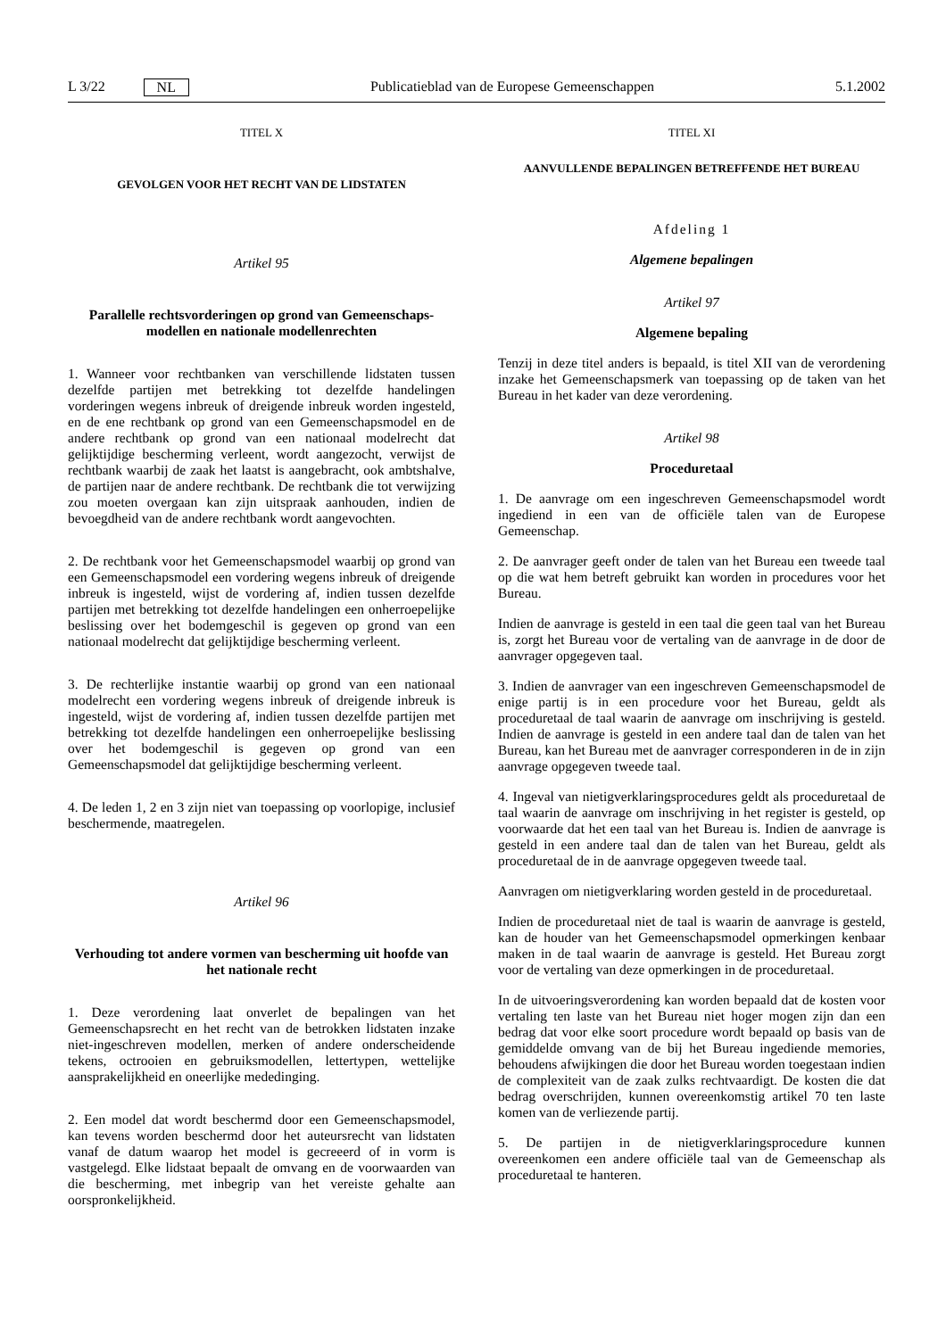L 3/22 NL Publicatieblad van de Europese Gemeenschappen 5.1.2002
TITEL X
GEVOLGEN VOOR HET RECHT VAN DE LIDSTATEN
Artikel 95
Parallelle rechtsvorderingen op grond van Gemeenschaps-modellen en nationale modellenrechten
1. Wanneer voor rechtbanken van verschillende lidstaten tussen dezelfde partijen met betrekking tot dezelfde handelingen vorderingen wegens inbreuk of dreigende inbreuk worden ingesteld, en de ene rechtbank op grond van een Gemeenschapsmodel en de andere rechtbank op grond van een nationaal modelrecht dat gelijktijdige bescherming verleent, wordt aangezocht, verwijst de rechtbank waarbij de zaak het laatst is aangebracht, ook ambtshalve, de partijen naar de andere rechtbank. De rechtbank die tot verwijzing zou moeten overgaan kan zijn uitspraak aanhouden, indien de bevoegdheid van de andere rechtbank wordt aangevochten.
2. De rechtbank voor het Gemeenschapsmodel waarbij op grond van een Gemeenschapsmodel een vordering wegens inbreuk of dreigende inbreuk is ingesteld, wijst de vordering af, indien tussen dezelfde partijen met betrekking tot dezelfde handelingen een onherroepelijke beslissing over het bodemgeschil is gegeven op grond van een nationaal modelrecht dat gelijktijdige bescherming verleent.
3. De rechterlijke instantie waarbij op grond van een nationaal modelrecht een vordering wegens inbreuk of dreigende inbreuk is ingesteld, wijst de vordering af, indien tussen dezelfde partijen met betrekking tot dezelfde handelingen een onherroepelijke beslissing over het bodemgeschil is gegeven op grond van een Gemeenschapsmodel dat gelijktijdige bescherming verleent.
4. De leden 1, 2 en 3 zijn niet van toepassing op voorlopige, inclusief beschermende, maatregelen.
Artikel 96
Verhouding tot andere vormen van bescherming uit hoofde van het nationale recht
1. Deze verordening laat onverlet de bepalingen van het Gemeenschapsrecht en het recht van de betrokken lidstaten inzake niet-ingeschreven modellen, merken of andere onderscheidende tekens, octrooien en gebruiksmodellen, lettertypen, wettelijke aansprakelijkheid en oneerlijke mededinging.
2. Een model dat wordt beschermd door een Gemeenschapsmodel, kan tevens worden beschermd door het auteursrecht van lidstaten vanaf de datum waarop het model is gecreeerd of in vorm is vastgelegd. Elke lidstaat bepaalt de omvang en de voorwaarden van die bescherming, met inbegrip van het vereiste gehalte aan oorspronkelijkheid.
TITEL XI
AANVULLENDE BEPALINGEN BETREFFENDE HET BUREAU
Afdeling 1
Algemene bepalingen
Artikel 97
Algemene bepaling
Tenzij in deze titel anders is bepaald, is titel XII van de verordening inzake het Gemeenschapsmerk van toepassing op de taken van het Bureau in het kader van deze verordening.
Artikel 98
Proceduretaal
1. De aanvrage om een ingeschreven Gemeenschapsmodel wordt ingediend in een van de officiële talen van de Europese Gemeenschap.
2. De aanvrager geeft onder de talen van het Bureau een tweede taal op die wat hem betreft gebruikt kan worden in procedures voor het Bureau.
Indien de aanvrage is gesteld in een taal die geen taal van het Bureau is, zorgt het Bureau voor de vertaling van de aanvrage in de door de aanvrager opgegeven taal.
3. Indien de aanvrager van een ingeschreven Gemeenschapsmodel de enige partij is in een procedure voor het Bureau, geldt als proceduretaal de taal waarin de aanvrage om inschrijving is gesteld. Indien de aanvrage is gesteld in een andere taal dan de talen van het Bureau, kan het Bureau met de aanvrager corresponderen in de in zijn aanvrage opgegeven tweede taal.
4. Ingeval van nietigverklaringsprocedures geldt als proceduretaal de taal waarin de aanvrage om inschrijving in het register is gesteld, op voorwaarde dat het een taal van het Bureau is. Indien de aanvrage is gesteld in een andere taal dan de talen van het Bureau, geldt als proceduretaal de in de aanvrage opgegeven tweede taal.
Aanvragen om nietigverklaring worden gesteld in de proceduretaal.
Indien de proceduretaal niet de taal is waarin de aanvrage is gesteld, kan de houder van het Gemeenschapsmodel opmerkingen kenbaar maken in de taal waarin de aanvrage is gesteld. Het Bureau zorgt voor de vertaling van deze opmerkingen in de proceduretaal.
In de uitvoeringsverordening kan worden bepaald dat de kosten voor vertaling ten laste van het Bureau niet hoger mogen zijn dan een bedrag dat voor elke soort procedure wordt bepaald op basis van de gemiddelde omvang van de bij het Bureau ingediende memories, behoudens afwijkingen die door het Bureau worden toegestaan indien de complexiteit van de zaak zulks rechtvaardigt. De kosten die dat bedrag overschrijden, kunnen overeenkomstig artikel 70 ten laste komen van de verliezende partij.
5. De partijen in de nietigverklaringsprocedure kunnen overeenkomen een andere officiële taal van de Gemeenschap als proceduretaal te hanteren.